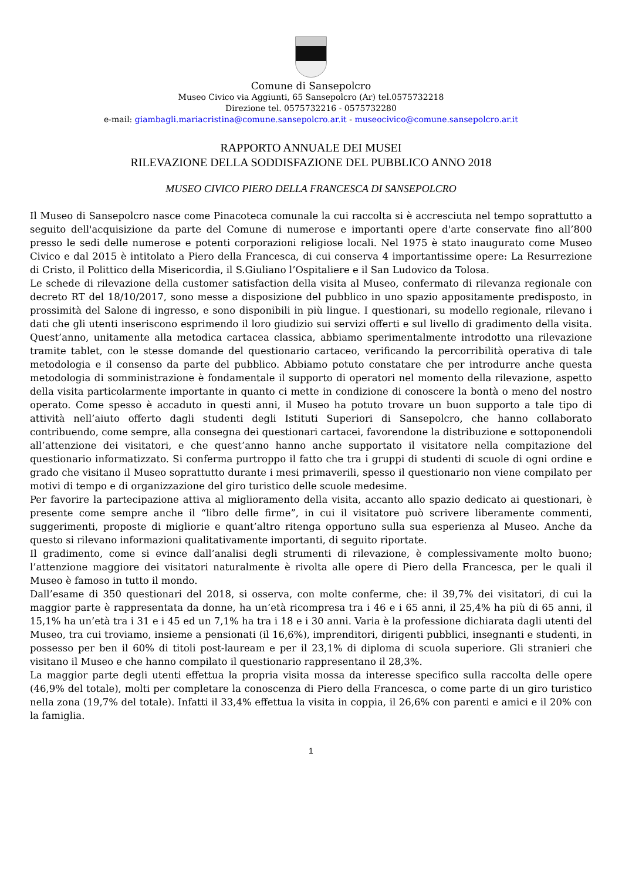Comune di Sansepolcro
Museo Civico via Aggiunti, 65 Sansepolcro (Ar) tel.0575732218
Direzione tel. 0575732216 - 0575732280
e-mail: giambagli.mariacristina@comune.sansepolcro.ar.it - museocivico@comune.sansepolcro.ar.it
RAPPORTO ANNUALE DEI MUSEI
RILEVAZIONE DELLA SODDISFAZIONE DEL PUBBLICO ANNO 2018
MUSEO CIVICO PIERO DELLA FRANCESCA DI SANSEPOLCRO
Il Museo di Sansepolcro nasce come Pinacoteca comunale la cui raccolta si è accresciuta nel tempo soprattutto a seguito dell'acquisizione da parte del Comune di numerose e importanti opere d'arte conservate fino all’800 presso le sedi delle numerose e potenti corporazioni religiose locali. Nel 1975 è stato inaugurato come Museo Civico e dal 2015 è intitolato a Piero della Francesca, di cui conserva 4 importantissime opere: La Resurrezione di Cristo, il Polittico della Misericordia, il S.Giuliano l’Ospitaliere e il San Ludovico da Tolosa.
Le schede di rilevazione della customer satisfaction della visita al Museo, confermato di rilevanza regionale con decreto RT del 18/10/2017, sono messe a disposizione del pubblico in uno spazio appositamente predisposto, in prossimità del Salone di ingresso, e sono disponibili in più lingue. I questionari, su modello regionale, rilevano i dati che gli utenti inseriscono esprimendo il loro giudizio sui servizi offerti e sul livello di gradimento della visita. Quest’anno, unitamente alla metodica cartacea classica, abbiamo sperimentalmente introdotto una rilevazione tramite tablet, con le stesse domande del questionario cartaceo, verificando la percorribilità operativa di tale metodologia e il consenso da parte del pubblico. Abbiamo potuto constatare che per introdurre anche questa metodologia di somministrazione è fondamentale il supporto di operatori nel momento della rilevazione, aspetto della visita particolarmente importante in quanto ci mette in condizione di conoscere la bontà o meno del nostro operato. Come spesso è accaduto in questi anni, il Museo ha potuto trovare un buon supporto a tale tipo di attività nell’aiuto offerto dagli studenti degli Istituti Superiori di Sansepolcro, che hanno collaborato contribuendo, come sempre, alla consegna dei questionari cartacei, favorendone la distribuzione e sottoponendoli all’attenzione dei visitatori, e che quest’anno hanno anche supportato il visitatore nella compitazione del questionario informatizzato. Si conferma purtroppo il fatto che tra i gruppi di studenti di scuole di ogni ordine e grado che visitano il Museo soprattutto durante i mesi primaverili, spesso il questionario non viene compilato per motivi di tempo e di organizzazione del giro turistico delle scuole medesime.
Per favorire la partecipazione attiva al miglioramento della visita, accanto allo spazio dedicato ai questionari, è presente come sempre anche il “libro delle firme”, in cui il visitatore può scrivere liberamente commenti, suggerimenti, proposte di migliorie e quant’altro ritenga opportuno sulla sua esperienza al Museo. Anche da questo si rilevano informazioni qualitativamente importanti, di seguito riportate.
Il gradimento, come si evince dall’analisi degli strumenti di rilevazione, è complessivamente molto buono; l’attenzione maggiore dei visitatori naturalmente è rivolta alle opere di Piero della Francesca, per le quali il Museo è famoso in tutto il mondo.
Dall’esame di 350 questionari del 2018, si osserva, con molte conferme, che: il 39,7% dei visitatori, di cui la maggior parte è rappresentata da donne, ha un’età ricompresa tra i 46 e i 65 anni, il 25,4% ha più di 65 anni, il 15,1% ha un’età tra i 31 e i 45 ed un 7,1% ha tra i 18 e i 30 anni. Varia è la professione dichiarata dagli utenti del Museo, tra cui troviamo, insieme a pensionati (il 16,6%), imprenditori, dirigenti pubblici, insegnanti e studenti, in possesso per ben il 60% di titoli post-lauream e per il 23,1% di diploma di scuola superiore. Gli stranieri che visitano il Museo e che hanno compilato il questionario rappresentano il 28,3%.
La maggior parte degli utenti effettua la propria visita mossa da interesse specifico sulla raccolta delle opere (46,9% del totale), molti per completare la conoscenza di Piero della Francesca, o come parte di un giro turistico nella zona (19,7% del totale). Infatti il 33,4% effettua la visita in coppia, il 26,6% con parenti e amici e il 20% con la famiglia.
1